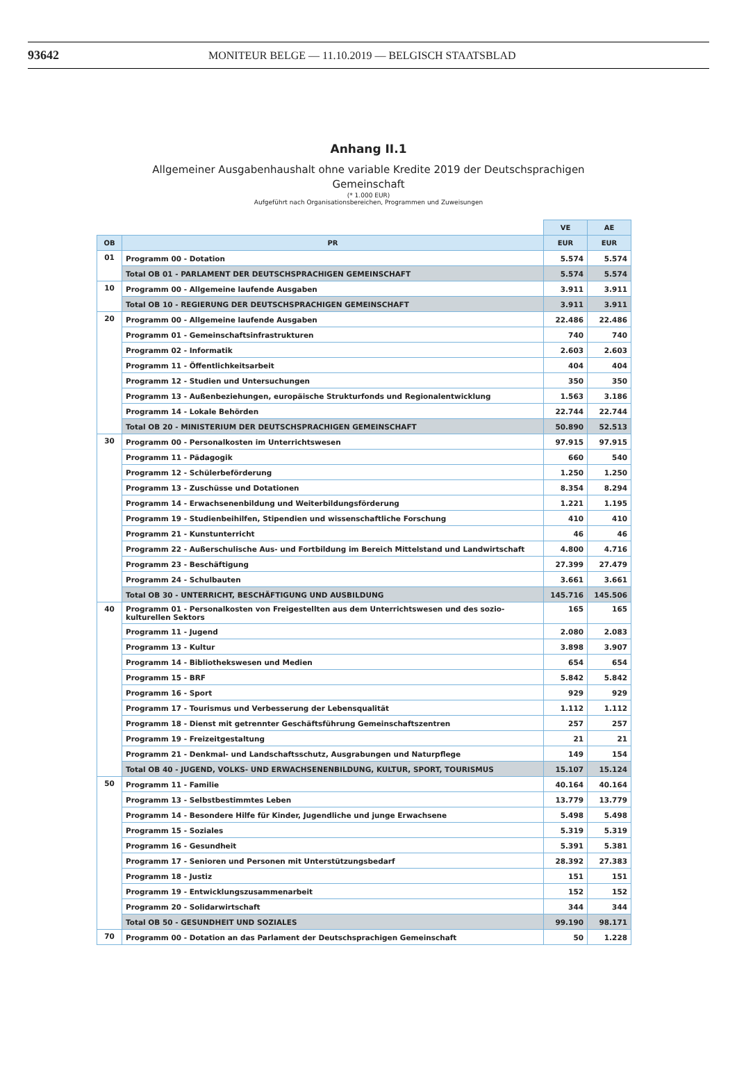93642 MONITEUR BELGE — 11.10.2019 — BELGISCH STAATSBLAD
Anhang II.1
Allgemeiner Ausgabenhaushalt ohne variable Kredite 2019 der Deutschsprachigen
Gemeinschaft
(* 1.000 EUR)
Aufgeführt nach Organisationsbereichen, Programmen und Zuweisungen
| | | VE | AE |
| OB | PR | EUR | EUR |
| 01 | Programm 00 - Dotation | 5.574 | 5.574 |
| | Total OB 01 - PARLAMENT DER DEUTSCHSPRACHIGEN GEMEINSCHAFT | 5.574 | 5.574 |
| 10 | Programm 00 - Allgemeine laufende Ausgaben | 3.911 | 3.911 |
| | Total OB 10 - REGIERUNG DER DEUTSCHSPRACHIGEN GEMEINSCHAFT | 3.911 | 3.911 |
| 20 | Programm 00 - Allgemeine laufende Ausgaben | 22.486 | 22.486 |
| | Programm 01 - Gemeinschaftsinfrastrukturen | 740 | 740 |
| | Programm 02 - Informatik | 2.603 | 2.603 |
| | Programm 11 - Öffentlichkeitsarbeit | 404 | 404 |
| | Programm 12 - Studien und Untersuchungen | 350 | 350 |
| | Programm 13 - Außenbeziehungen, europäische Strukturfonds und Regionalentwicklung | 1.563 | 3.186 |
| | Programm 14 - Lokale Behörden | 22.744 | 22.744 |
| | Total OB 20 - MINISTERIUM DER DEUTSCHSPRACHIGEN GEMEINSCHAFT | 50.890 | 52.513 |
| 30 | Programm 00 - Personalkosten im Unterrichtswesen | 97.915 | 97.915 |
| | Programm 11 - Pädagogik | 660 | 540 |
| | Programm 12 - Schülerbeförderung | 1.250 | 1.250 |
| | Programm 13 - Zuschüsse und Dotationen | 8.354 | 8.294 |
| | Programm 14 - Erwachsenenbildung und Weiterbildungsförderung | 1.221 | 1.195 |
| | Programm 19 - Studienbeihilfen, Stipendien und wissenschaftliche Forschung | 410 | 410 |
| | Programm 21 - Kunstunterricht | 46 | 46 |
| | Programm 22 - Außerschulische Aus- und Fortbildung im Bereich Mittelstand und Landwirtschaft | 4.800 | 4.716 |
| | Programm 23 - Beschäftigung | 27.399 | 27.479 |
| | Programm 24 - Schulbauten | 3.661 | 3.661 |
| | Total OB 30 - UNTERRICHT, BESCHÄFTIGUNG UND AUSBILDUNG | 145.716 | 145.506 |
| 40 | Programm 01 - Personalkosten von Freigestellten aus dem Unterrichtswesen und des sozio-kulturellen Sektors | 165 | 165 |
| | Programm 11 - Jugend | 2.080 | 2.083 |
| | Programm 13 - Kultur | 3.898 | 3.907 |
| | Programm 14 - Bibliothekswesen und Medien | 654 | 654 |
| | Programm 15 - BRF | 5.842 | 5.842 |
| | Programm 16 - Sport | 929 | 929 |
| | Programm 17 - Tourismus und Verbesserung der Lebensqualität | 1.112 | 1.112 |
| | Programm 18 - Dienst mit getrennter Geschäftsführung Gemeinschaftszentren | 257 | 257 |
| | Programm 19 - Freizeitgestaltung | 21 | 21 |
| | Programm 21 - Denkmal- und Landschaftsschutz, Ausgrabungen und Naturpflege | 149 | 154 |
| | Total OB 40 - JUGEND, VOLKS- UND ERWACHSENENBILDUNG, KULTUR, SPORT, TOURISMUS | 15.107 | 15.124 |
| 50 | Programm 11 - Familie | 40.164 | 40.164 |
| | Programm 13 - Selbstbestimmtes Leben | 13.779 | 13.779 |
| | Programm 14 - Besondere Hilfe für Kinder, Jugendliche und junge Erwachsene | 5.498 | 5.498 |
| | Programm 15 - Soziales | 5.319 | 5.319 |
| | Programm 16 - Gesundheit | 5.391 | 5.381 |
| | Programm 17 - Senioren und Personen mit Unterstützungsbedarf | 28.392 | 27.383 |
| | Programm 18 - Justiz | 151 | 151 |
| | Programm 19 - Entwicklungszusammenarbeit | 152 | 152 |
| | Programm 20 - Solidarwirtschaft | 344 | 344 |
| | Total OB 50 - GESUNDHEIT UND SOZIALES | 99.190 | 98.171 |
| 70 | Programm 00 - Dotation an das Parlament der Deutschsprachigen Gemeinschaft | 50 | 1.228 |